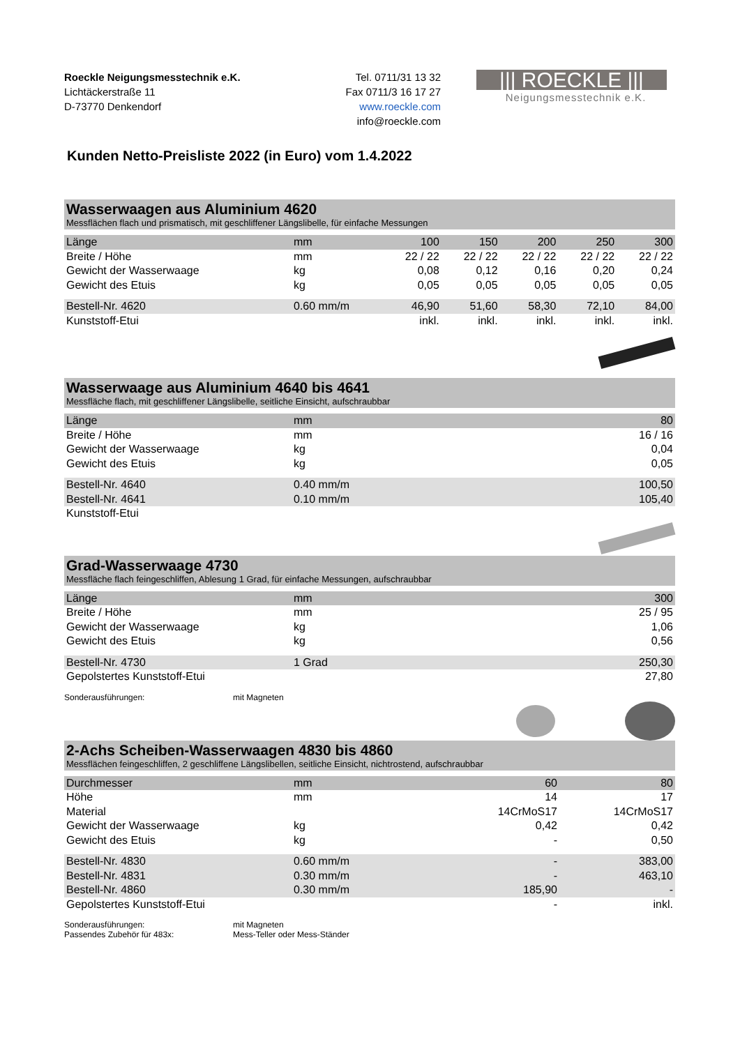Roeckle Neigungsmesstechnik e.K.
Lichtäckerstraße 11
D-73770 Denkendorf
Tel. 0711/31 13 32
Fax 0711/3 16 17 27
www.roeckle.com
info@roeckle.com
||| ROECKLE |||
Neigungsmesstechnik e.K.
Kunden Netto-Preisliste 2022 (in Euro) vom 1.4.2022
Wasserwaagen aus Aluminium 4620
Messflächen flach und prismatisch, mit geschliffener Längslibelle, für einfache Messungen
| Länge | mm | 100 | 150 | 200 | 250 | 300 |
| Breite / Höhe | mm | 22 / 22 | 22 / 22 | 22 / 22 | 22 / 22 | 22 / 22 |
| Gewicht der Wasserwaage | kg | 0,08 | 0,12 | 0,16 | 0,20 | 0,24 |
| Gewicht des Etuis | kg | 0,05 | 0,05 | 0,05 | 0,05 | 0,05 |
| Bestell-Nr. 4620 | 0.60 mm/m | 46,90 | 51,60 | 58,30 | 72,10 | 84,00 |
| Kunststoff-Etui | | inkl. | inkl. | inkl. | inkl. | inkl. |
Wasserwaage aus Aluminium 4640 bis 4641
Messfläche flach, mit geschliffener Längslibelle, seitliche Einsicht, aufschraubbar
| Länge | mm | 80 |
| Breite / Höhe | mm | 16 / 16 |
| Gewicht der Wasserwaage | kg | 0,04 |
| Gewicht des Etuis | kg | 0,05 |
| Bestell-Nr. 4640 | 0.40 mm/m | 100,50 |
| Bestell-Nr. 4641 | 0.10 mm/m | 105,40 |
| Kunststoff-Etui | | |
Grad-Wasserwaage 4730
Messfläche flach feingeschliffen, Ablesung 1 Grad, für einfache Messungen, aufschraubbar
| Länge | mm | 300 |
| Breite / Höhe | mm | 25 / 95 |
| Gewicht der Wasserwaage | kg | 1,06 |
| Gewicht des Etuis | kg | 0,56 |
| Bestell-Nr. 4730 | 1 Grad | 250,30 |
| Gepolstertes Kunststoff-Etui | | 27,80 |
Sonderausführungen: mit Magneten
2-Achs Scheiben-Wasserwaagen 4830 bis 4860
Messflächen feingeschliffen, 2 geschliffene Längslibellen, seitliche Einsicht, nichtrostend, aufschraubbar
| Durchmesser | mm | | 60 | 80 |
| Höhe | mm | | 14 | 17 |
| Material | | | 14CrMoS17 | 14CrMoS17 |
| Gewicht der Wasserwaage | kg | | 0,42 | 0,42 |
| Gewicht des Etuis | kg | | - | 0,50 |
| Bestell-Nr. 4830 | 0.60 mm/m | | - | 383,00 |
| Bestell-Nr. 4831 | 0.30 mm/m | | - | 463,10 |
| Bestell-Nr. 4860 | 0.30 mm/m | | 185,90 | - |
| Gepolstertes Kunststoff-Etui | | | - | inkl. |
Sonderausführungen:
Passendes Zubehör für 483x:
mit Magneten
Mess-Teller oder Mess-Ständer